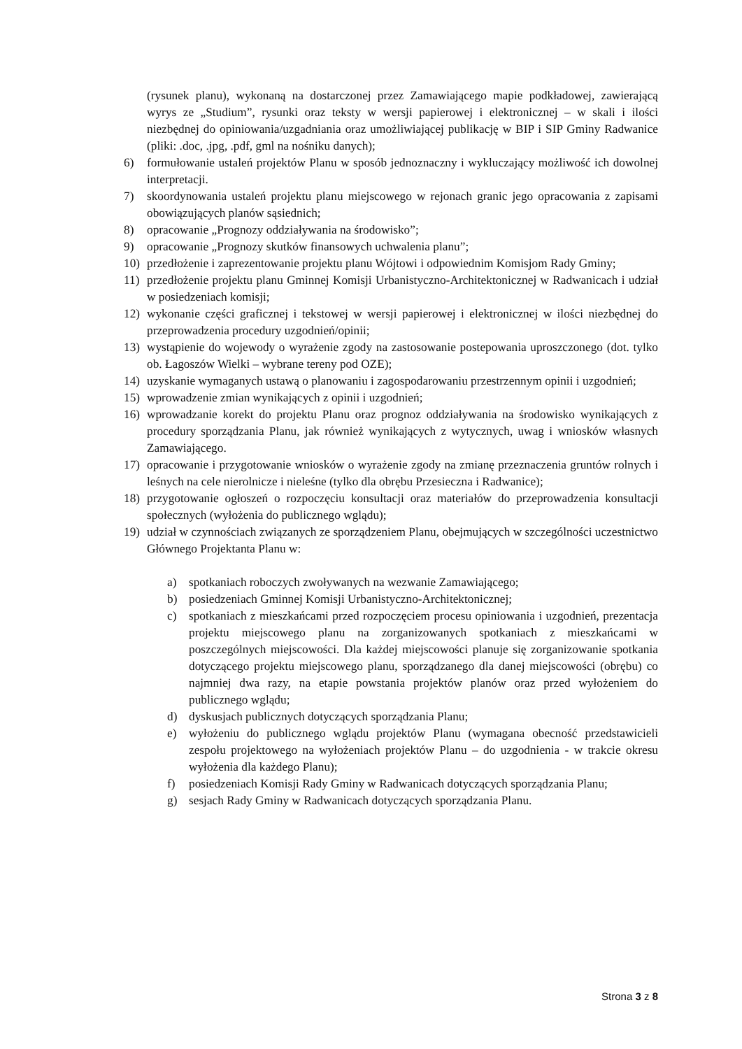(rysunek planu), wykonaną na dostarczonej przez Zamawiającego mapie podkładowej, zawierającą wyrys ze „Studium”, rysunki oraz teksty w wersji papierowej i elektronicznej – w skali i ilości niezbędnej do opiniowania/uzgadniania oraz umożliwiającej publikację w BIP i SIP Gminy Radwanice (pliki: .doc, .jpg, .pdf, gml na nośniku danych);
6) formułowanie ustaleń projektów Planu w sposób jednoznaczny i wykluczający możliwość ich dowolnej interpretacji.
7) skoordynowania ustaleń projektu planu miejscowego w rejonach granic jego opracowania z zapisami obowiązujących planów sąsiednich;
8) opracowanie „Prognozy oddziaływania na środowisko”;
9) opracowanie „Prognozy skutków finansowych uchwalenia planu”;
10) przedłożenie i zaprezentowanie projektu planu Wójtowi i odpowiednim Komisjom Rady Gminy;
11) przedłożenie projektu planu Gminnej Komisji Urbanistyczno-Architektonicznej w Radwanicach i udział w posiedzeniach komisji;
12) wykonanie części graficznej i tekstowej w wersji papierowej i elektronicznej w ilości niezbędnej do przeprowadzenia procedury uzgodnień/opinii;
13) wystąpienie do wojewody o wyrażenie zgody na zastosowanie postepowania uproszczonego (dot. tylko ob. Łagoszów Wielki – wybrane tereny pod OZE);
14) uzyskanie wymaganych ustawą o planowaniu i zagospodarowaniu przestrzennym opinii i uzgodnień;
15) wprowadzenie zmian wynikających z opinii i uzgodnień;
16) wprowadzanie korekt do projektu Planu oraz prognoz oddziaływania na środowisko wynikających z procedury sporządzania Planu, jak również wynikających z wytycznych, uwag i wniosków własnych Zamawiającego.
17) opracowanie i przygotowanie wniosków o wyrażenie zgody na zmianę przeznaczenia gruntów rolnych i leśnych na cele nierolnicze i nieleśne (tylko dla obrębu Przesieczna i Radwanice);
18) przygotowanie ogłoszeń o rozpoczęciu konsultacji oraz materiałów do przeprowadzenia konsultacji społecznych (wyłożenia do publicznego wglądu);
19) udział w czynnościach związanych ze sporządzeniem Planu, obejmujących w szczególności uczestnictwo Głównego Projektanta Planu w:
a) spotkaniach roboczych zwoływanych na wezwanie Zamawiającego;
b) posiedzeniach Gminnej Komisji Urbanistyczno-Architektonicznej;
c) spotkaniach z mieszkańcami przed rozpoczęciem procesu opiniowania i uzgodnień, prezentacja projektu miejscowego planu na zorganizowanych spotkaniach z mieszkańcami w poszczególnych miejscowości. Dla każdej miejscowości planuje się zorganizowanie spotkania dotyczącego projektu miejscowego planu, sporządzanego dla danej miejscowości (obrębu) co najmniej dwa razy, na etapie powstania projektów planów oraz przed wyłożeniem do publicznego wglądu;
d) dyskusjach publicznych dotyczących sporządzania Planu;
e) wyłożeniu do publicznego wglądu projektów Planu (wymagana obecność przedstawicieli zespołu projektowego na wyłożeniach projektów Planu – do uzgodnienia - w trakcie okresu wyłożenia dla każdego Planu);
f) posiedzeniach Komisji Rady Gminy w Radwanicach dotyczących sporządzania Planu;
g) sesjach Rady Gminy w Radwanicach dotyczących sporządzania Planu.
Strona 3 z 8